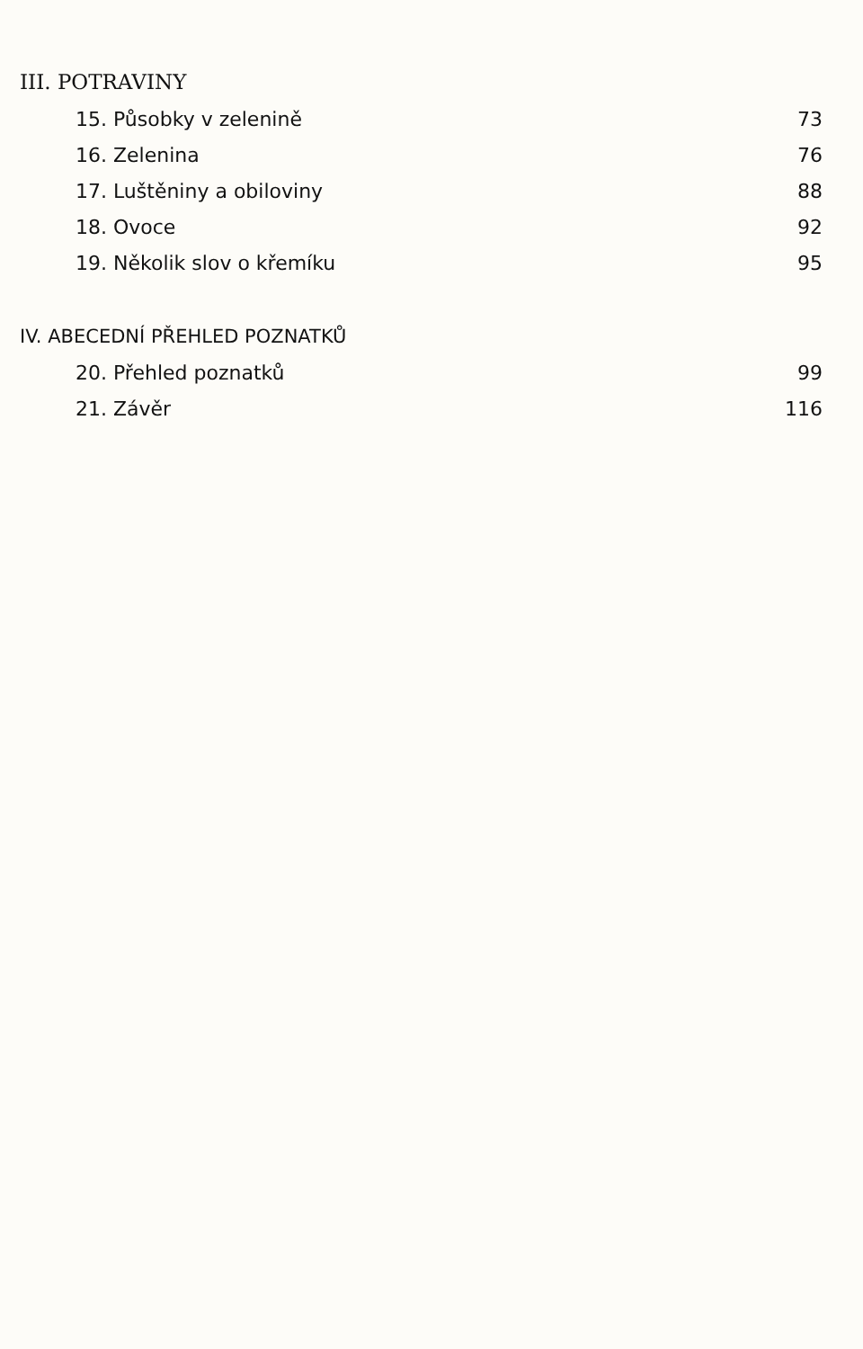III. POTRAVINY
15. Působky v zelenině 73
16. Zelenina 76
17. Luštěniny a obiloviny 88
18. Ovoce 92
19. Několik slov o křemíku 95
IV. ABECEDNÍ PŘEHLED POZNATKŮ
20. Přehled poznatků 99
21. Závěr 116